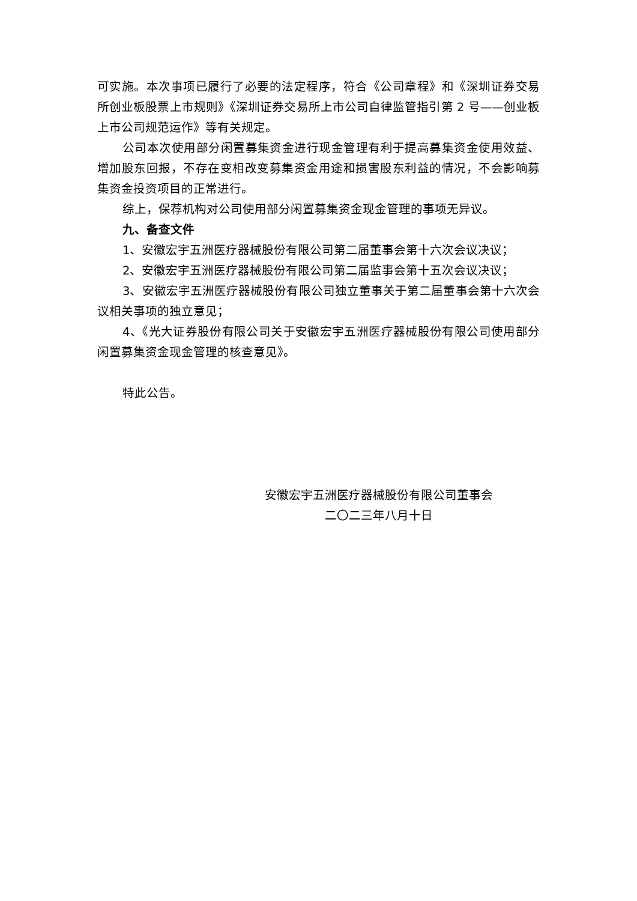可实施。本次事项已履行了必要的法定程序，符合《公司章程》和《深圳证券交易所创业板股票上市规则》《深圳证券交易所上市公司自律监管指引第 2 号——创业板上市公司规范运作》等有关规定。
公司本次使用部分闲置募集资金进行现金管理有利于提高募集资金使用效益、增加股东回报，不存在变相改变募集资金用途和损害股东利益的情况，不会影响募集资金投资项目的正常进行。
综上，保荐机构对公司使用部分闲置募集资金现金管理的事项无异议。
九、备查文件
1、安徽宏宇五洲医疗器械股份有限公司第二届董事会第十六次会议决议；
2、安徽宏宇五洲医疗器械股份有限公司第二届监事会第十五次会议决议；
3、安徽宏宇五洲医疗器械股份有限公司独立董事关于第二届董事会第十六次会议相关事项的独立意见；
4、《光大证券股份有限公司关于安徽宏宇五洲医疗器械股份有限公司使用部分闲置募集资金现金管理的核查意见》。
特此公告。
安徽宏宇五洲医疗器械股份有限公司董事会
二〇二三年八月十日